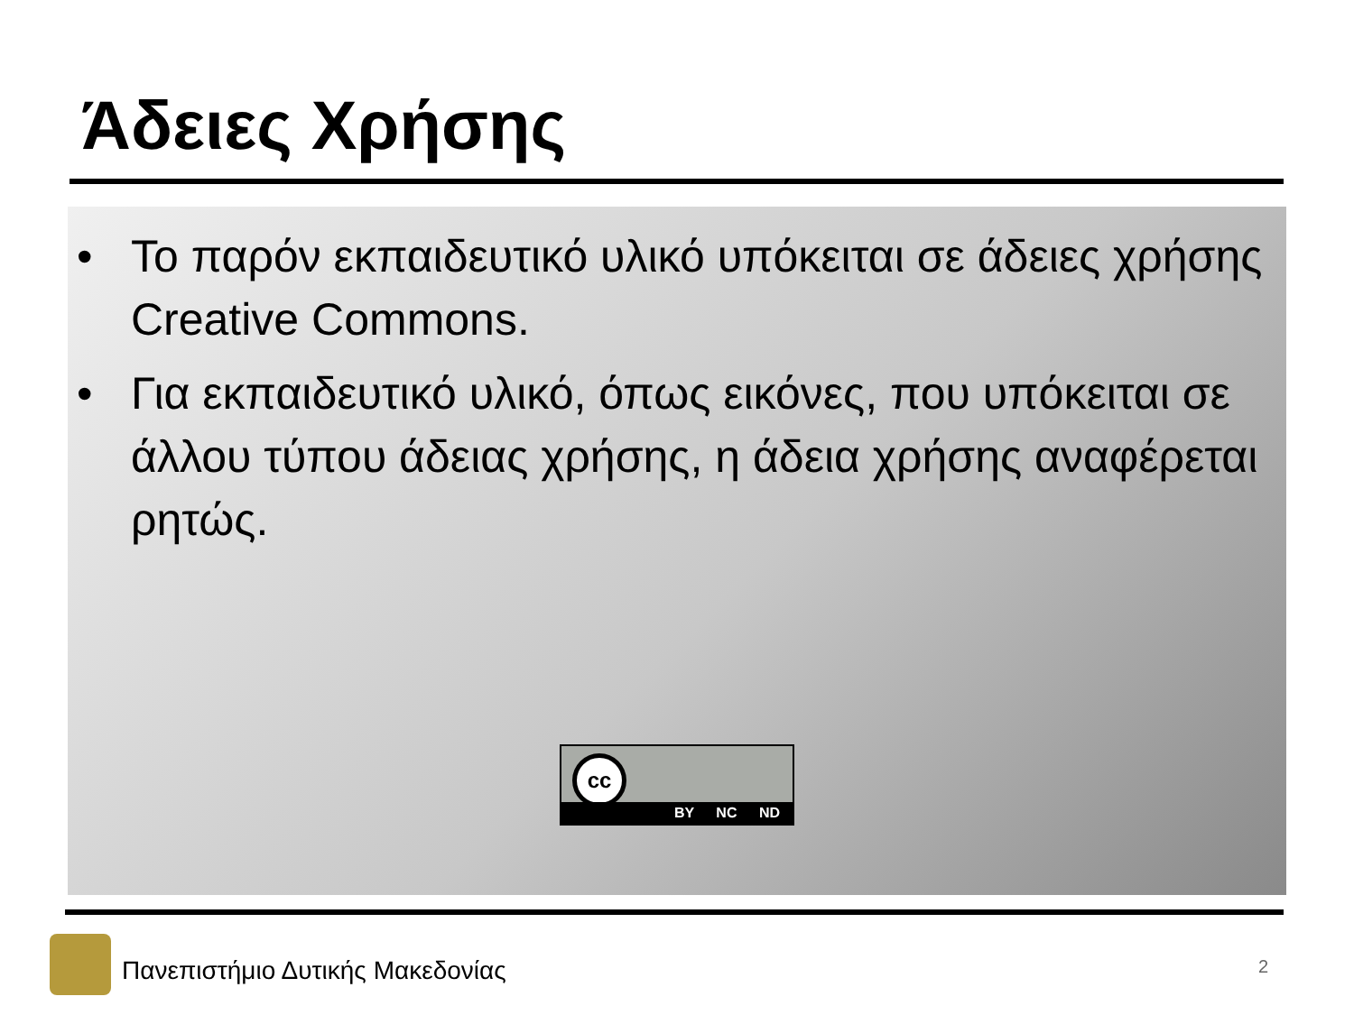Άδειες Χρήσης
• Το παρόν εκπαιδευτικό υλικό υπόκειται σε άδειες χρήσης Creative Commons.
• Για εκπαιδευτικό υλικό, όπως εικόνες, που υπόκειται σε άλλου τύπου άδειας χρήσης, η άδεια χρήσης αναφέρεται ρητώς.
cc
BY NC ND
Πανεπιστήμιο Δυτικής Μακεδονίας
2